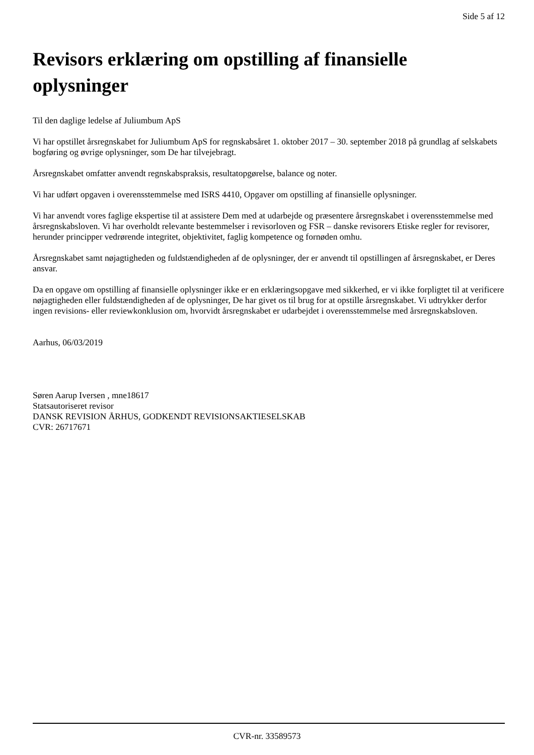Side 5 af 12
Revisors erklæring om opstilling af finansielle oplysninger
Til den daglige ledelse af Juliumbum ApS
Vi har opstillet årsregnskabet for Juliumbum ApS for regnskabsåret 1. oktober 2017 – 30. september 2018 på grundlag af selskabets bogføring og øvrige oplysninger, som De har tilvejebragt.
Årsregnskabet omfatter anvendt regnskabspraksis, resultatopgørelse, balance og noter.
Vi har udført opgaven i overensstemmelse med ISRS 4410, Opgaver om opstilling af finansielle oplysninger.
Vi har anvendt vores faglige ekspertise til at assistere Dem med at udarbejde og præsentere årsregnskabet i overensstemmelse med årsregnskabsloven. Vi har overholdt relevante bestemmelser i revisorloven og FSR – danske revisorers Etiske regler for revisorer, herunder principper vedrørende integritet, objektivitet, faglig kompetence og fornøden omhu.
Årsregnskabet samt nøjagtigheden og fuldstændigheden af de oplysninger, der er anvendt til opstillingen af årsregnskabet, er Deres ansvar.
Da en opgave om opstilling af finansielle oplysninger ikke er en erklæringsopgave med sikkerhed, er vi ikke forpligtet til at verificere nøjagtigheden eller fuldstændigheden af de oplysninger, De har givet os til brug for at opstille årsregnskabet. Vi udtrykker derfor ingen revisions- eller reviewkonklusion om, hvorvidt årsregnskabet er udarbejdet i overensstemmelse med årsregnskabsloven.
Aarhus, 06/03/2019
Søren Aarup Iversen , mne18617
Statsautoriseret revisor
DANSK REVISION ÅRHUS, GODKENDT REVISIONSAKTIESELSKAB
CVR: 26717671
CVR-nr. 33589573